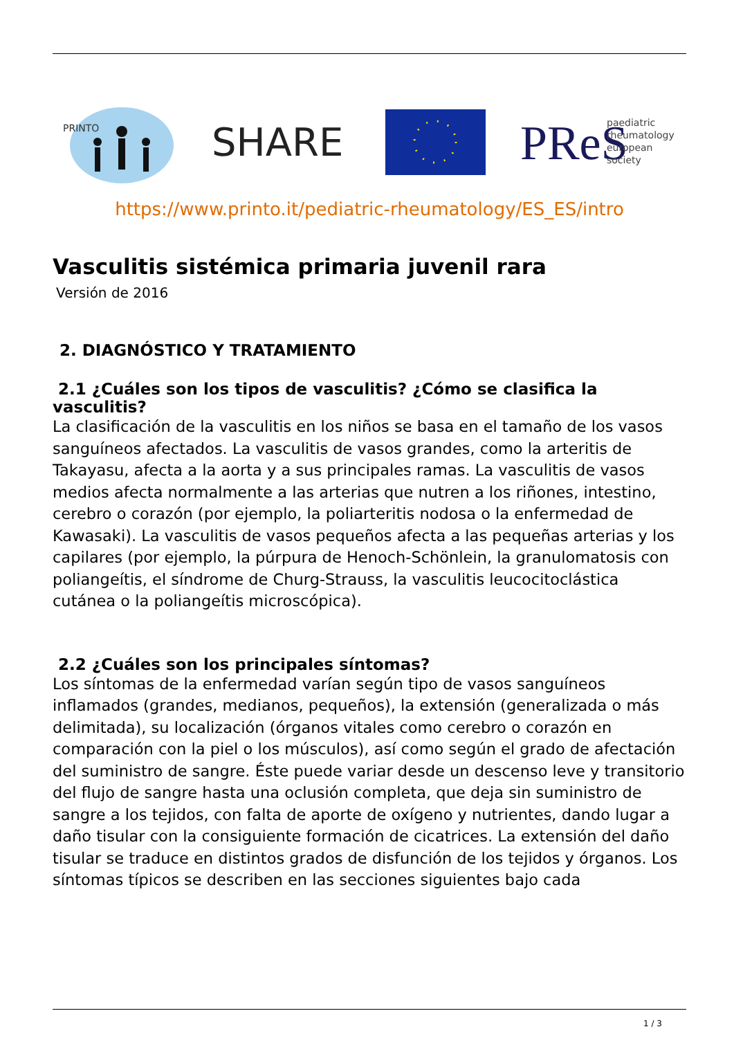PRINTO
SHARE
PReS
paediatric
rheumatology
european
society
https://www.printo.it/pediatric-rheumatology/ES_ES/intro
Vasculitis sistémica primaria juvenil rara
Versión de 2016
2. DIAGNÓSTICO Y TRATAMIENTO
2.1 ¿Cuáles son los tipos de vasculitis? ¿Cómo se clasifica la vasculitis?
La clasificación de la vasculitis en los niños se basa en el tamaño de los vasos sanguíneos afectados. La vasculitis de vasos grandes, como la arteritis de Takayasu, afecta a la aorta y a sus principales ramas. La vasculitis de vasos medios afecta normalmente a las arterias que nutren a los riñones, intestino, cerebro o corazón (por ejemplo, la poliarteritis nodosa o la enfermedad de Kawasaki). La vasculitis de vasos pequeños afecta a las pequeñas arterias y los capilares (por ejemplo, la púrpura de Henoch-Schönlein, la granulomatosis con poliangeítis, el síndrome de Churg-Strauss, la vasculitis leucocitoclástica cutánea o la poliangeítis microscópica).
2.2 ¿Cuáles son los principales síntomas?
Los síntomas de la enfermedad varían según tipo de vasos sanguíneos inflamados (grandes, medianos, pequeños), la extensión (generalizada o más delimitada), su localización (órganos vitales como cerebro o corazón en comparación con la piel o los músculos), así como según el grado de afectación del suministro de sangre. Éste puede variar desde un descenso leve y transitorio del flujo de sangre hasta una oclusión completa, que deja sin suministro de sangre a los tejidos, con falta de aporte de oxígeno y nutrientes, dando lugar a daño tisular con la consiguiente formación de cicatrices. La extensión del daño tisular se traduce en distintos grados de disfunción de los tejidos y órganos. Los síntomas típicos se describen en las secciones siguientes bajo cada
1 / 3